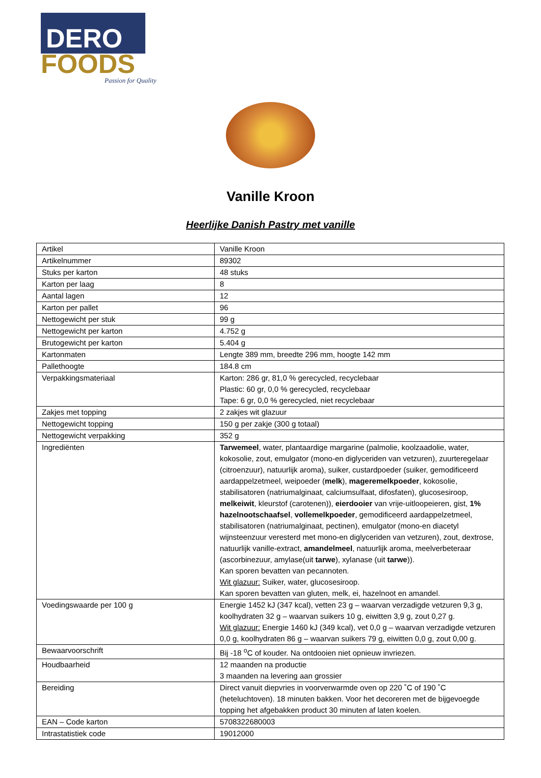DERO
FOODS
Passion for Quality
Vanille Kroon
Heerlijke Danish Pastry met vanille
| Artikel | Vanille Kroon |
| Artikelnummer | 89302 |
| Stuks per karton | 48 stuks |
| Karton per laag | 8 |
| Aantal lagen | 12 |
| Karton per pallet | 96 |
| Nettogewicht per stuk | 99 g |
| Nettogewicht per karton | 4.752 g |
| Brutogewicht per karton | 5.404 g |
| Kartonmaten | Lengte 389 mm, breedte 296 mm, hoogte 142 mm |
| Pallethoogte | 184.8 cm |
| Verpakkingsmateriaal | Karton: 286 gr, 81,0 % gerecycled, recyclebaar Plastic: 60 gr, 0,0 % gerecycled, recyclebaar Tape: 6 gr, 0,0 % gerecycled, niet recyclebaar |
| Zakjes met topping | 2 zakjes wit glazuur |
| Nettogewicht topping | 150 g per zakje (300 g totaal) |
| Nettogewicht verpakking | 352 g |
| Ingrediënten | Tarwemeel , water, plantaardige margarine (palmolie, koolzaadolie, water, kokosolie, zout, emulgator (mono-en diglyceriden van vetzuren), zuurteregelaar (citroenzuur), natuurlijk aroma), suiker, custardpoeder (suiker, gemodificeerd aardappelzetmeel, weipoeder ( melk ), mageremelkpoeder , kokosolie, stabilisatoren (natriumalginaat, calciumsulfaat, difosfaten), glucosesiroop, melkeiwit , kleurstof (carotenen)), eierdooier van vrije-uitloopeieren, gist, 1% hazelnootschaafsel , vollemelkpoeder , gemodificeerd aardappelzetmeel, stabilisatoren (natriumalginaat, pectinen), emulgator (mono-en diacetyl wijnsteenzuur veresterd met mono-en diglyceriden van vetzuren), zout, dextrose, natuurlijk vanille-extract, amandelmeel , natuurlijk aroma, meelverbeteraar (ascorbinezuur, amylase(uit tarwe ), xylanase (uit tarwe )). Kan sporen bevatten van pecannoten. Wit glazuur: Suiker, water, glucosesiroop. Kan sporen bevatten van gluten, melk, ei, hazelnoot en amandel. |
| Voedingswaarde per 100 g | Energie 1452 kJ (347 kcal), vetten 23 g – waarvan verzadigde vetzuren 9,3 g, koolhydraten 32 g – waarvan suikers 10 g, eiwitten 3,9 g, zout 0,27 g. Wit glazuur: Energie 1460 kJ (349 kcal), vet 0,0 g – waarvan verzadigde vetzuren 0,0 g, koolhydraten 86 g – waarvan suikers 79 g, eiwitten 0,0 g, zout 0,00 g. |
| Bewaarvoorschrift | Bij -18 <sup>o</sup>C of kouder. Na ontdooien niet opnieuw invriezen. |
| Houdbaarheid | 12 maanden na productie 3 maanden na levering aan grossier |
| Bereiding | Direct vanuit diepvries in voorverwarmde oven op 220 ˚C of 190 ˚C (heteluchtoven). 18 minuten bakken. Voor het decoreren met de bijgevoegde topping het afgebakken product 30 minuten af laten koelen. |
| EAN – Code karton | 5708322680003 |
| Intrastatistiek code | 19012000 |